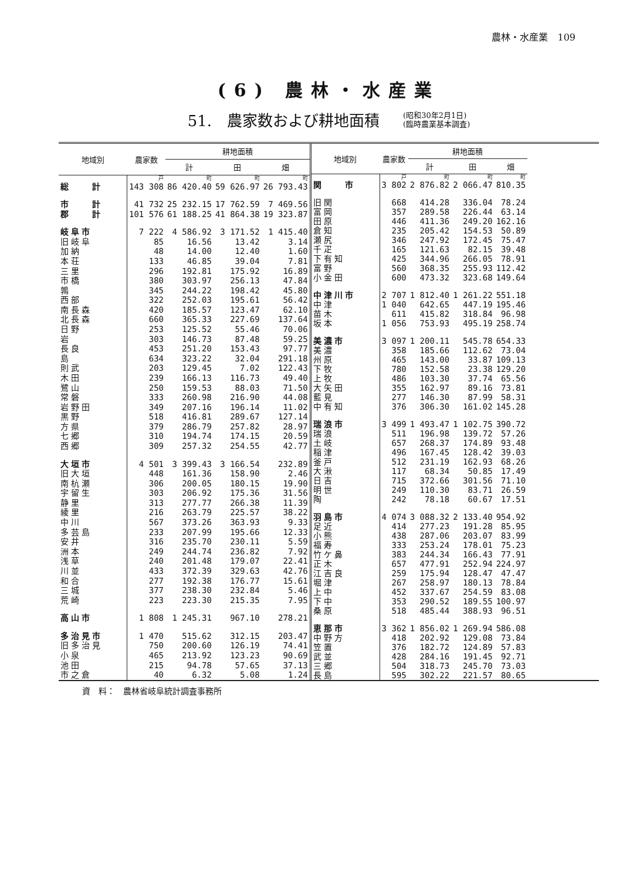農林・水産業　109
(6) 農林・水産業
51.　農家数および耕地面積
(昭和30年2月1日)
(臨時農業基本調査)
| 地域別 | 農家数 | 耕地面積 | | |
| --- | --- | --- | --- | --- |
| | | 計 | 田 | 畑 |
| | 戸 | 町 | 町 | 町 |
| 総 計 | 143 308 | 86 420.40 | 59 626.97 | 26 793.43 |
| 市 計 | 41 732 | 25 232.15 | 17 762.59 | 7 469.56 |
| 郡 計 | 101 576 | 61 188.25 | 41 864.38 | 19 323.87 |
| 岐阜市 | 7 222 | 4 586.92 | 3 171.52 | 1 415.40 |
| 旧岐阜 | 85 | 16.56 | 13.42 | 3.14 |
| 加納 | 48 | 14.00 | 12.40 | 1.60 |
| 本荘 | 133 | 46.85 | 39.04 | 7.81 |
| 三里 | 296 | 192.81 | 175.92 | 16.89 |
| 市橋 | 380 | 303.97 | 256.13 | 47.84 |
| 鶉 | 345 | 244.22 | 198.42 | 45.80 |
| 西部 | 322 | 252.03 | 195.61 | 56.42 |
| 南長森 | 420 | 185.57 | 123.47 | 62.10 |
| 北長森 | 660 | 365.33 | 227.69 | 137.64 |
| 日野 | 253 | 125.52 | 55.46 | 70.06 |
| 岩 | 303 | 146.73 | 87.48 | 59.25 |
| 長良 | 453 | 251.20 | 153.43 | 97.77 |
| 島 | 634 | 323.22 | 32.04 | 291.18 |
| 則武 | 203 | 129.45 | 7.02 | 122.43 |
| 木田 | 239 | 166.13 | 116.73 | 49.40 |
| 鷺山 | 250 | 159.53 | 88.03 | 71.50 |
| 常磐 | 333 | 260.98 | 216.90 | 44.08 |
| 岩野田 | 349 | 207.16 | 196.14 | 11.02 |
| 黒野 | 518 | 416.81 | 289.67 | 127.14 |
| 方県 | 379 | 286.79 | 257.82 | 28.97 |
| 七郷 | 310 | 194.74 | 174.15 | 20.59 |
| 西郷 | 309 | 257.32 | 254.55 | 42.77 |
| 大垣市 | 4 501 | 3 399.43 | 3 166.54 | 232.89 |
| 旧大垣 | 448 | 161.36 | 158.90 | 2.46 |
| 南杭瀬 | 306 | 200.05 | 180.15 | 19.90 |
| 宇留生 | 303 | 206.92 | 175.36 | 31.56 |
| 静里 | 313 | 277.77 | 266.38 | 11.39 |
| 綾里 | 216 | 263.79 | 225.57 | 38.22 |
| 中川 | 567 | 373.26 | 363.93 | 9.33 |
| 多芸島 | 233 | 207.99 | 195.66 | 12.33 |
| 安井 | 316 | 235.70 | 230.11 | 5.59 |
| 洲本 | 249 | 244.74 | 236.82 | 7.92 |
| 浅草 | 240 | 201.48 | 179.07 | 22.41 |
| 川並 | 433 | 372.39 | 329.63 | 42.76 |
| 和合 | 277 | 192.38 | 176.77 | 15.61 |
| 三城 | 377 | 238.30 | 232.84 | 5.46 |
| 荒崎 | 223 | 223.30 | 215.35 | 7.95 |
| 高山市 | 1 808 | 1 245.31 | 967.10 | 278.21 |
| 多治見市 | 1 470 | 515.62 | 312.15 | 203.47 |
| 旧多治見 | 750 | 200.60 | 126.19 | 74.41 |
| 小泉 | 465 | 213.92 | 123.23 | 90.69 |
| 池田 | 215 | 94.78 | 57.65 | 37.13 |
| 市之倉 | 40 | 6.32 | 5.08 | 1.24 |
| 地域別 | 農家数 | 耕地面積 | | |
| --- | --- | --- | --- | --- |
| | | 計 | 田 | 畑 |
| | 戸 | 町 | 町 | 町 |
| 関 市 | 3 802 | 2 876.82 | 2 066.47 | 810.35 |
| 旧関 | 668 | 414.28 | 336.04 | 78.24 |
| 富岡 | 357 | 289.58 | 226.44 | 63.14 |
| 田原 | 446 | 411.36 | 249.20 | 162.16 |
| 倉知 | 235 | 205.42 | 154.53 | 50.89 |
| 瀬尻 | 346 | 247.92 | 172.45 | 75.47 |
| 千疋 | 165 | 121.63 | 82.15 | 39.48 |
| 下有知 | 425 | 344.96 | 266.05 | 78.91 |
| 富野 | 560 | 368.35 | 255.93 | 112.42 |
| 小金田 | 600 | 473.32 | 323.68 | 149.64 |
| 中津川市 | 2 707 | 1 812.40 | 1 261.22 | 551.18 |
| 中津 | 1 040 | 642.65 | 447.19 | 195.46 |
| 苗木 | 611 | 415.82 | 318.84 | 96.98 |
| 坂本 | 1 056 | 753.93 | 495.19 | 258.74 |
| 美濃市 | 3 097 | 1 200.11 | 545.78 | 654.33 |
| 美濃 | 358 | 185.66 | 112.62 | 73.04 |
| 州原 | 465 | 143.00 | 33.87 | 109.13 |
| 下牧 | 780 | 152.58 | 23.38 | 129.20 |
| 上牧 | 486 | 103.30 | 37.74 | 65.56 |
| 大矢田 | 355 | 162.97 | 89.16 | 73.81 |
| 藍見 | 277 | 146.30 | 87.99 | 58.31 |
| 中有知 | 376 | 306.30 | 161.02 | 145.28 |
| 瑞浪市 | 3 499 | 1 493.47 | 1 102.75 | 390.72 |
| 瑞浪 | 511 | 196.98 | 139.72 | 57.26 |
| 土岐 | 657 | 268.37 | 174.89 | 93.48 |
| 稲津 | 496 | 167.45 | 128.42 | 39.03 |
| 釜戸 | 512 | 231.19 | 162.93 | 68.26 |
| 大湫 | 117 | 68.34 | 50.85 | 17.49 |
| 日吉 | 715 | 372.66 | 301.56 | 71.10 |
| 明世 | 249 | 110.30 | 83.71 | 26.59 |
| 陶 | 242 | 78.18 | 60.67 | 17.51 |
| 羽島市 | 4 074 | 3 088.32 | 2 133.40 | 954.92 |
| 足近 | 414 | 277.23 | 191.28 | 85.95 |
| 小熊 | 438 | 287.06 | 203.07 | 83.99 |
| 福寿 | 333 | 253.24 | 178.01 | 75.23 |
| 竹ケ鼻 | 383 | 244.34 | 166.43 | 77.91 |
| 正木 | 657 | 477.91 | 252.94 | 224.97 |
| 江吉良 | 259 | 175.94 | 128.47 | 47.47 |
| 堀津 | 267 | 258.97 | 180.13 | 78.84 |
| 上中 | 452 | 337.67 | 254.59 | 83.08 |
| 下中 | 353 | 290.52 | 189.55 | 100.97 |
| 桑原 | 518 | 485.44 | 388.93 | 96.51 |
| 恵那市 | 3 362 | 1 856.02 | 1 269.94 | 586.08 |
| 中野方 | 418 | 202.92 | 129.08 | 73.84 |
| 笠置 | 376 | 182.72 | 124.89 | 57.83 |
| 武並 | 428 | 284.16 | 191.45 | 92.71 |
| 三郷 | 504 | 318.73 | 245.70 | 73.03 |
| 長島 | 595 | 302.22 | 221.57 | 80.65 |
資　料：　農林省岐阜統計調査事務所